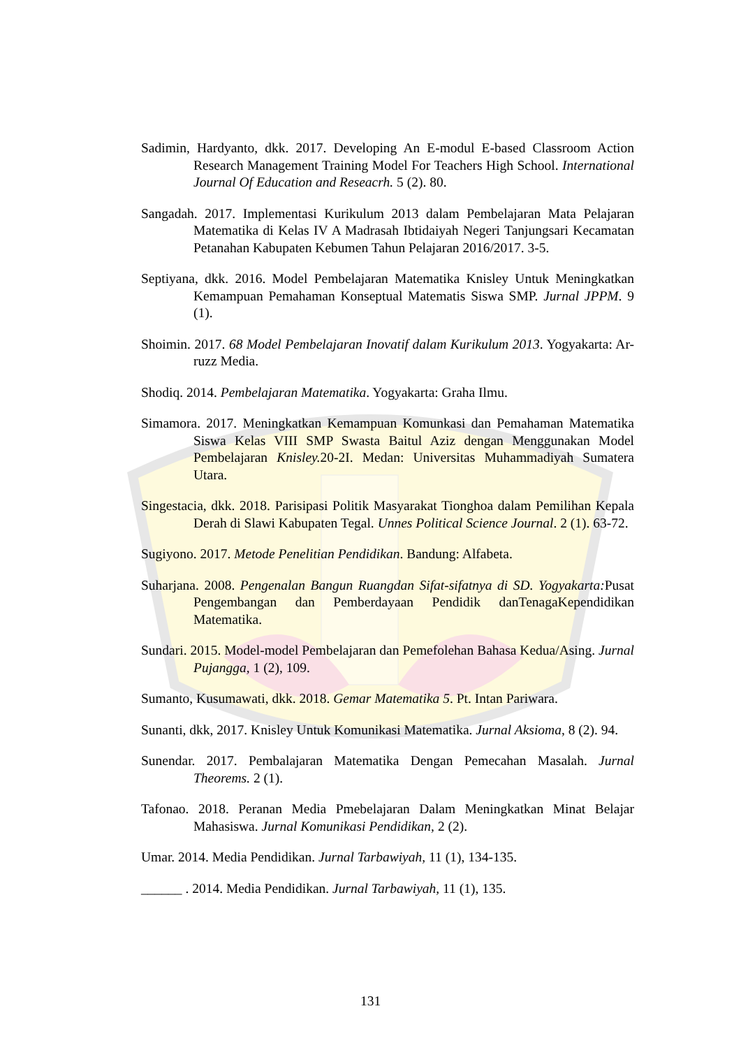Sadimin, Hardyanto, dkk. 2017. Developing An E-modul E-based Classroom Action Research Management Training Model For Teachers High School. International Journal Of Education and Reseacrh. 5 (2). 80.
Sangadah. 2017. Implementasi Kurikulum 2013 dalam Pembelajaran Mata Pelajaran Matematika di Kelas IV A Madrasah Ibtidaiyah Negeri Tanjungsari Kecamatan Petanahan Kabupaten Kebumen Tahun Pelajaran 2016/2017. 3-5.
Septiyana, dkk. 2016. Model Pembelajaran Matematika Knisley Untuk Meningkatkan Kemampuan Pemahaman Konseptual Matematis Siswa SMP. Jurnal JPPM. 9 (1).
Shoimin. 2017. 68 Model Pembelajaran Inovatif dalam Kurikulum 2013. Yogyakarta: Ar-ruzz Media.
Shodiq. 2014. Pembelajaran Matematika. Yogyakarta: Graha Ilmu.
Simamora. 2017. Meningkatkan Kemampuan Komunkasi dan Pemahaman Matematika Siswa Kelas VIII SMP Swasta Baitul Aziz dengan Menggunakan Model Pembelajaran Knisley. 20-2I. Medan: Universitas Muhammadiyah Sumatera Utara.
Singestacia, dkk. 2018. Parisipasi Politik Masyarakat Tionghoa dalam Pemilihan Kepala Derah di Slawi Kabupaten Tegal. Unnes Political Science Journal. 2 (1). 63-72.
Sugiyono. 2017. Metode Penelitian Pendidikan. Bandung: Alfabeta.
Suharjana. 2008. Pengenalan Bangun Ruangdan Sifat-sifatnya di SD. Yogyakarta: Pusat Pengembangan dan Pemberdayaan Pendidik danTenagaKependidikan Matematika.
Sundari. 2015. Model-model Pembelajaran dan Pemefolehan Bahasa Kedua/Asing. Jurnal Pujangga, 1 (2), 109.
Sumanto, Kusumawati, dkk. 2018. Gemar Matematika 5. Pt. Intan Pariwara.
Sunanti, dkk, 2017. Knisley Untuk Komunikasi Matematika. Jurnal Aksioma, 8 (2). 94.
Sunendar. 2017. Pembalajaran Matematika Dengan Pemecahan Masalah. Jurnal Theorems. 2 (1).
Tafonao. 2018. Peranan Media Pmebelajaran Dalam Meningkatkan Minat Belajar Mahasiswa. Jurnal Komunikasi Pendidikan, 2 (2).
Umar. 2014. Media Pendidikan. Jurnal Tarbawiyah, 11 (1), 134-135.
______ . 2014. Media Pendidikan. Jurnal Tarbawiyah, 11 (1), 135.
131